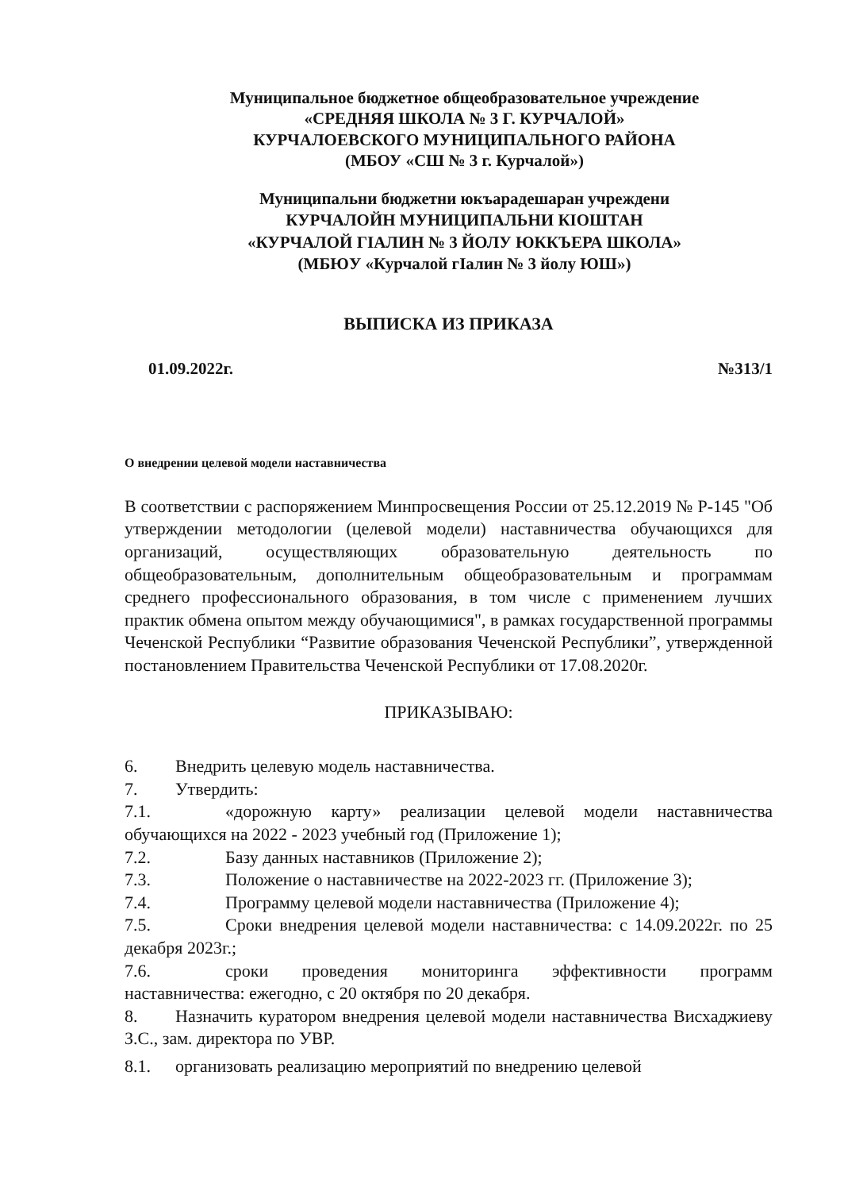Муниципальное бюджетное общеобразовательное учреждение
«СРЕДНЯЯ ШКОЛА № 3 Г. КУРЧАЛОЙ»
КУРЧАЛОЕВСКОГО МУНИЦИПАЛЬНОГО РАЙОНА
(МБОУ «СШ № 3 г. Курчалой»)
Муниципальни бюджетни юкъарадешаран учреждени
КУРЧАЛОЙН МУНИЦИПАЛЬНИ КIОШТАН
«КУРЧАЛОЙ ГIАЛИН № 3 ЙОЛУ ЮККЪЕРА ШКОЛА»
(МБЮУ «Курчалой гIалин № 3 йолу ЮШ»)
ВЫПИСКА ИЗ ПРИКАЗА
01.09.2022г. №313/1
О внедрении целевой модели наставничества
В соответствии с распоряжением Минпросвещения России от 25.12.2019 № Р-145 "Об утверждении методологии (целевой модели) наставничества обучающихся для организаций, осуществляющих образовательную деятельность по общеобразовательным, дополнительным общеобразовательным и программам среднего профессионального образования, в том числе с применением лучших практик обмена опытом между обучающимися", в рамках государственной программы Чеченской Республики “Развитие образования Чеченской Республики”, утвержденной постановлением Правительства Чеченской Республики от 17.08.2020г.
ПРИКАЗЫВАЮ:
6. Внедрить целевую модель наставничества.
7. Утвердить:
7.1. «дорожную карту» реализации целевой модели наставничества обучающихся на 2022 - 2023 учебный год (Приложение 1);
7.2. Базу данных наставников (Приложение 2);
7.3. Положение о наставничестве на 2022-2023 гг. (Приложение 3);
7.4. Программу целевой модели наставничества (Приложение 4);
7.5. Сроки внедрения целевой модели наставничества: с 14.09.2022г. по 25 декабря 2023г.;
7.6. сроки проведения мониторинга эффективности программ наставничества: ежегодно, с 20 октября по 20 декабря.
8. Назначить куратором внедрения целевой модели наставничества Висхаджиеву З.С., зам. директора по УВР.
8.1. организовать реализацию мероприятий по внедрению целевой